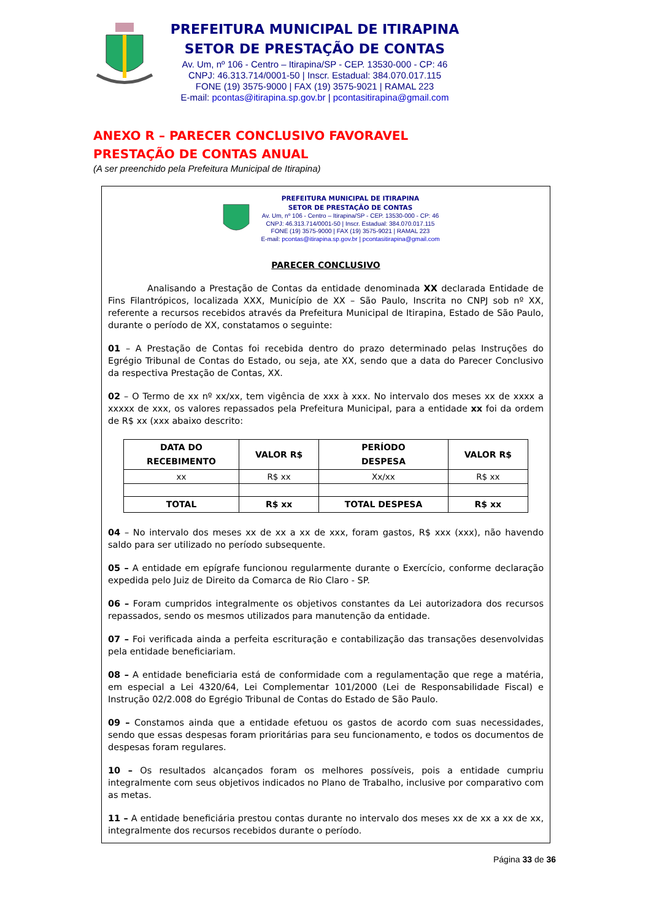PREFEITURA MUNICIPAL DE ITIRAPINA
SETOR DE PRESTAÇÃO DE CONTAS
Av. Um, nº 106 - Centro – Itirapina/SP - CEP. 13530-000 - CP: 46
CNPJ: 46.313.714/0001-50 | Inscr. Estadual: 384.070.017.115
FONE (19) 3575-9000 | FAX (19) 3575-9021 | RAMAL 223
E-mail: pcontas@itirapina.sp.gov.br | pcontasitirapina@gmail.com
ANEXO R – PARECER CONCLUSIVO FAVORAVEL
PRESTAÇÃO DE CONTAS ANUAL
(A ser preenchido pela Prefeitura Municipal de Itirapina)
PREFEITURA MUNICIPAL DE ITIRAPINA
SETOR DE PRESTAÇÃO DE CONTAS
Av. Um, nº 106 - Centro – Itirapina/SP - CEP. 13530-000 - CP: 46
CNPJ: 46.313.714/0001-50 | Inscr. Estadual: 384.070.017.115
FONE (19) 3575-9000 | FAX (19) 3575-9021 | RAMAL 223
E-mail: pcontas@itirapina.sp.gov.br | pcontasitirapina@gmail.com
PARECER CONCLUSIVO
Analisando a Prestação de Contas da entidade denominada XX declarada Entidade de Fins Filantrópicos, localizada XXX, Município de XX – São Paulo, Inscrita no CNPJ sob nº XX, referente a recursos recebidos através da Prefeitura Municipal de Itirapina, Estado de São Paulo, durante o período de XX, constatamos o seguinte:
01 – A Prestação de Contas foi recebida dentro do prazo determinado pelas Instruções do Egrégio Tribunal de Contas do Estado, ou seja, ate XX, sendo que a data do Parecer Conclusivo da respectiva Prestação de Contas, XX.
02 – O Termo de xx nº xx/xx, tem vigência de xxx à xxx. No intervalo dos meses xx de xxxx a xxxxx de xxx, os valores repassados pela Prefeitura Municipal, para a entidade xx foi da ordem de R$ xx (xxx abaixo descrito:
| DATA DO RECEBIMENTO | VALOR R$ | PERÍODO DESPESA | VALOR R$ |
| --- | --- | --- | --- |
| xx | R$ xx | Xx/xx | R$ xx |
| TOTAL | R$ xx | TOTAL DESPESA | R$ xx |
04 – No intervalo dos meses xx de xx a xx de xxx, foram gastos, R$ xxx (xxx), não havendo saldo para ser utilizado no período subsequente.
05 – A entidade em epígrafe funcionou regularmente durante o Exercício, conforme declaração expedida pelo Juiz de Direito da Comarca de Rio Claro - SP.
06 – Foram cumpridos integralmente os objetivos constantes da Lei autorizadora dos recursos repassados, sendo os mesmos utilizados para manutenção da entidade.
07 – Foi verificada ainda a perfeita escrituração e contabilização das transações desenvolvidas pela entidade beneficiariam.
08 – A entidade beneficiaria está de conformidade com a regulamentação que rege a matéria, em especial a Lei 4320/64, Lei Complementar 101/2000 (Lei de Responsabilidade Fiscal) e Instrução 02/2.008 do Egrégio Tribunal de Contas do Estado de São Paulo.
09 – Constamos ainda que a entidade efetuou os gastos de acordo com suas necessidades, sendo que essas despesas foram prioritárias para seu funcionamento, e todos os documentos de despesas foram regulares.
10 – Os resultados alcançados foram os melhores possíveis, pois a entidade cumpriu integralmente com seus objetivos indicados no Plano de Trabalho, inclusive por comparativo com as metas.
11 – A entidade beneficiária prestou contas durante no intervalo dos meses xx de xx a xx de xx, integralmente dos recursos recebidos durante o período.
Página 33 de 36